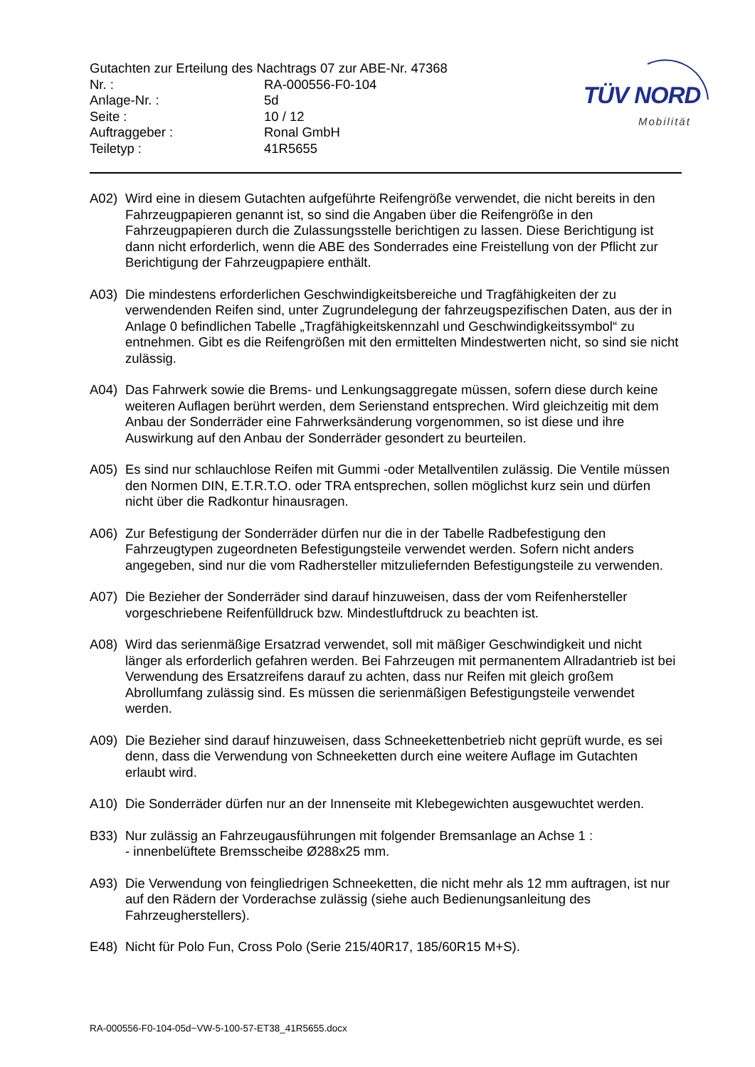TÜV NORD
Mobilität
Gutachten zur Erteilung des Nachtrags 07 zur ABE-Nr. 47368
Nr. : RA-000556-F0-104
Anlage-Nr. : 5d
Seite : 10 / 12
Auftraggeber : Ronal GmbH
Teiletyp : 41R5655
A02) Wird eine in diesem Gutachten aufgeführte Reifengröße verwendet, die nicht bereits in den Fahrzeugpapieren genannt ist, so sind die Angaben über die Reifengröße in den Fahrzeugpapieren durch die Zulassungsstelle berichtigen zu lassen. Diese Berichtigung ist dann nicht erforderlich, wenn die ABE des Sonderrades eine Freistellung von der Pflicht zur Berichtigung der Fahrzeugpapiere enthält.
A03) Die mindestens erforderlichen Geschwindigkeitsbereiche und Tragfähigkeiten der zu verwendenden Reifen sind, unter Zugrundelegung der fahrzeugspezifischen Daten, aus der in Anlage 0 befindlichen Tabelle „Tragfähigkeitskennzahl und Geschwindigkeitssymbol“ zu entnehmen. Gibt es die Reifengrößen mit den ermittelten Mindestwerten nicht, so sind sie nicht zulässig.
A04) Das Fahrwerk sowie die Brems- und Lenkungsaggregate müssen, sofern diese durch keine weiteren Auflagen berührt werden, dem Serienstand entsprechen. Wird gleichzeitig mit dem Anbau der Sonderräder eine Fahrwerksänderung vorgenommen, so ist diese und ihre Auswirkung auf den Anbau der Sonderräder gesondert zu beurteilen.
A05) Es sind nur schlauchlose Reifen mit Gummi -oder Metallventilen zulässig. Die Ventile müssen den Normen DIN, E.T.R.T.O. oder TRA entsprechen, sollen möglichst kurz sein und dürfen nicht über die Radkontur hinausragen.
A06) Zur Befestigung der Sonderräder dürfen nur die in der Tabelle Radbefestigung den Fahrzeugtypen zugeordneten Befestigungsteile verwendet werden. Sofern nicht anders angegeben, sind nur die vom Radhersteller mitzuliefernden Befestigungsteile zu verwenden.
A07) Die Bezieher der Sonderräder sind darauf hinzuweisen, dass der vom Reifenhersteller vorgeschriebene Reifenfülldruck bzw. Mindestluftdruck zu beachten ist.
A08) Wird das serienmäßige Ersatzrad verwendet, soll mit mäßiger Geschwindigkeit und nicht länger als erforderlich gefahren werden. Bei Fahrzeugen mit permanentem Allradantrieb ist bei Verwendung des Ersatzreifens darauf zu achten, dass nur Reifen mit gleich großem Abrollumfang zulässig sind. Es müssen die serienmäßigen Befestigungsteile verwendet werden.
A09) Die Bezieher sind darauf hinzuweisen, dass Schneekettenbetrieb nicht geprüft wurde, es sei denn, dass die Verwendung von Schneeketten durch eine weitere Auflage im Gutachten erlaubt wird.
A10) Die Sonderräder dürfen nur an der Innenseite mit Klebegewichten ausgewuchtet werden.
B33) Nur zulässig an Fahrzeugausführungen mit folgender Bremsanlage an Achse 1 :
- innenbelüftete Bremsscheibe Ø288x25 mm.
A93) Die Verwendung von feingliedrigen Schneeketten, die nicht mehr als 12 mm auftragen, ist nur auf den Rädern der Vorderachse zulässig (siehe auch Bedienungsanleitung des Fahrzeugherstellers).
E48) Nicht für Polo Fun, Cross Polo (Serie 215/40R17, 185/60R15 M+S).
RA-000556-F0-104-05d~VW-5-100-57-ET38_41R5655.docx